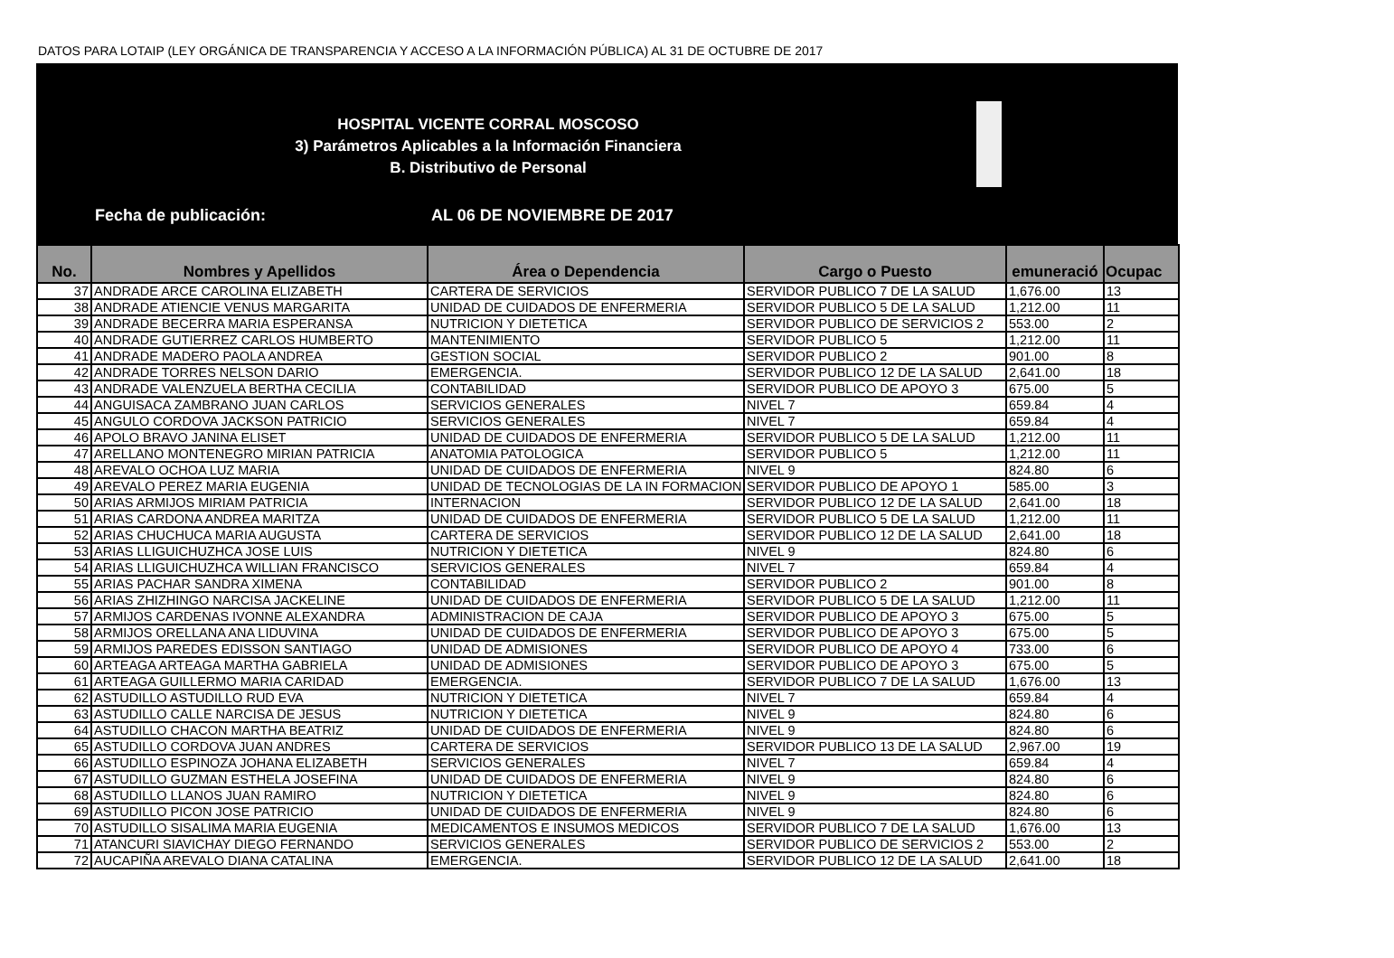DATOS PARA LOTAIP (LEY ORGÁNICA DE TRANSPARENCIA Y ACCESO A LA INFORMACIÓN PÚBLICA) AL 31 DE OCTUBRE DE 2017
HOSPITAL VICENTE CORRAL MOSCOSO
3) Parámetros Aplicables a la Información Financiera
B. Distributivo de Personal
Fecha de publicación: AL 06 DE NOVIEMBRE DE 2017
| No. | Nombres y Apellidos | Área o Dependencia | Cargo o Puesto | emuneració | Ocupac |
| --- | --- | --- | --- | --- | --- |
| 37 | ANDRADE ARCE CAROLINA ELIZABETH | CARTERA DE SERVICIOS | SERVIDOR PUBLICO 7 DE LA SALUD | 1,676.00 | 13 |
| 38 | ANDRADE ATIENCIE VENUS MARGARITA | UNIDAD DE CUIDADOS DE ENFERMERIA | SERVIDOR PUBLICO 5 DE LA SALUD | 1,212.00 | 11 |
| 39 | ANDRADE BECERRA MARIA ESPERANSA | NUTRICION Y DIETETICA | SERVIDOR PUBLICO DE SERVICIOS 2 | 553.00 | 2 |
| 40 | ANDRADE GUTIERREZ CARLOS HUMBERTO | MANTENIMIENTO | SERVIDOR PUBLICO 5 | 1,212.00 | 11 |
| 41 | ANDRADE MADERO PAOLA ANDREA | GESTION SOCIAL | SERVIDOR PUBLICO 2 | 901.00 | 8 |
| 42 | ANDRADE TORRES NELSON DARIO | EMERGENCIA. | SERVIDOR PUBLICO 12 DE LA SALUD | 2,641.00 | 18 |
| 43 | ANDRADE VALENZUELA BERTHA CECILIA | CONTABILIDAD | SERVIDOR PUBLICO DE APOYO 3 | 675.00 | 5 |
| 44 | ANGUISACA ZAMBRANO JUAN CARLOS | SERVICIOS GENERALES | NIVEL 7 | 659.84 | 4 |
| 45 | ANGULO CORDOVA JACKSON PATRICIO | SERVICIOS GENERALES | NIVEL 7 | 659.84 | 4 |
| 46 | APOLO BRAVO JANINA ELISET | UNIDAD DE CUIDADOS DE ENFERMERIA | SERVIDOR PUBLICO 5 DE LA SALUD | 1,212.00 | 11 |
| 47 | ARELLANO MONTENEGRO MIRIAN PATRICIA | ANATOMIA PATOLOGICA | SERVIDOR PUBLICO 5 | 1,212.00 | 11 |
| 48 | AREVALO OCHOA LUZ MARIA | UNIDAD DE CUIDADOS DE ENFERMERIA | NIVEL 9 | 824.80 | 6 |
| 49 | AREVALO PEREZ MARIA EUGENIA | UNIDAD DE TECNOLOGIAS DE LA IN FORMACION | SERVIDOR PUBLICO DE APOYO 1 | 585.00 | 3 |
| 50 | ARIAS ARMIJOS MIRIAM PATRICIA | INTERNACION | SERVIDOR PUBLICO 12 DE LA SALUD | 2,641.00 | 18 |
| 51 | ARIAS CARDONA ANDREA MARITZA | UNIDAD DE CUIDADOS DE ENFERMERIA | SERVIDOR PUBLICO 5 DE LA SALUD | 1,212.00 | 11 |
| 52 | ARIAS CHUCHUCA MARIA AUGUSTA | CARTERA DE SERVICIOS | SERVIDOR PUBLICO 12 DE LA SALUD | 2,641.00 | 18 |
| 53 | ARIAS LLIGUICHUZHCA JOSE LUIS | NUTRICION Y DIETETICA | NIVEL 9 | 824.80 | 6 |
| 54 | ARIAS LLIGUICHUZHCA WILLIAN FRANCISCO | SERVICIOS GENERALES | NIVEL 7 | 659.84 | 4 |
| 55 | ARIAS PACHAR SANDRA XIMENA | CONTABILIDAD | SERVIDOR PUBLICO 2 | 901.00 | 8 |
| 56 | ARIAS ZHIZHINGO NARCISA JACKELINE | UNIDAD DE CUIDADOS DE ENFERMERIA | SERVIDOR PUBLICO 5 DE LA SALUD | 1,212.00 | 11 |
| 57 | ARMIJOS CARDENAS IVONNE ALEXANDRA | ADMINISTRACION DE CAJA | SERVIDOR PUBLICO DE APOYO 3 | 675.00 | 5 |
| 58 | ARMIJOS ORELLANA ANA LIDUVINA | UNIDAD DE CUIDADOS DE ENFERMERIA | SERVIDOR PUBLICO DE APOYO 3 | 675.00 | 5 |
| 59 | ARMIJOS PAREDES EDISSON SANTIAGO | UNIDAD DE ADMISIONES | SERVIDOR PUBLICO DE APOYO 4 | 733.00 | 6 |
| 60 | ARTEAGA ARTEAGA MARTHA GABRIELA | UNIDAD DE ADMISIONES | SERVIDOR PUBLICO DE APOYO 3 | 675.00 | 5 |
| 61 | ARTEAGA GUILLERMO MARIA CARIDAD | EMERGENCIA. | SERVIDOR PUBLICO 7 DE LA SALUD | 1,676.00 | 13 |
| 62 | ASTUDILLO ASTUDILLO RUD EVA | NUTRICION Y DIETETICA | NIVEL 7 | 659.84 | 4 |
| 63 | ASTUDILLO CALLE NARCISA DE JESUS | NUTRICION Y DIETETICA | NIVEL 9 | 824.80 | 6 |
| 64 | ASTUDILLO CHACON MARTHA BEATRIZ | UNIDAD DE CUIDADOS DE ENFERMERIA | NIVEL 9 | 824.80 | 6 |
| 65 | ASTUDILLO CORDOVA JUAN ANDRES | CARTERA DE SERVICIOS | SERVIDOR PUBLICO 13 DE LA SALUD | 2,967.00 | 19 |
| 66 | ASTUDILLO ESPINOZA JOHANA ELIZABETH | SERVICIOS GENERALES | NIVEL 7 | 659.84 | 4 |
| 67 | ASTUDILLO GUZMAN ESTHELA JOSEFINA | UNIDAD DE CUIDADOS DE ENFERMERIA | NIVEL 9 | 824.80 | 6 |
| 68 | ASTUDILLO LLANOS JUAN RAMIRO | NUTRICION Y DIETETICA | NIVEL 9 | 824.80 | 6 |
| 69 | ASTUDILLO PICON JOSE PATRICIO | UNIDAD DE CUIDADOS DE ENFERMERIA | NIVEL 9 | 824.80 | 6 |
| 70 | ASTUDILLO SISALIMA MARIA EUGENIA | MEDICAMENTOS E INSUMOS MEDICOS | SERVIDOR PUBLICO 7 DE LA SALUD | 1,676.00 | 13 |
| 71 | ATANCURI SIAVICHAY DIEGO FERNANDO | SERVICIOS GENERALES | SERVIDOR PUBLICO DE SERVICIOS 2 | 553.00 | 2 |
| 72 | AUCAPIÑA AREVALO DIANA CATALINA | EMERGENCIA. | SERVIDOR PUBLICO 12 DE LA SALUD | 2,641.00 | 18 |